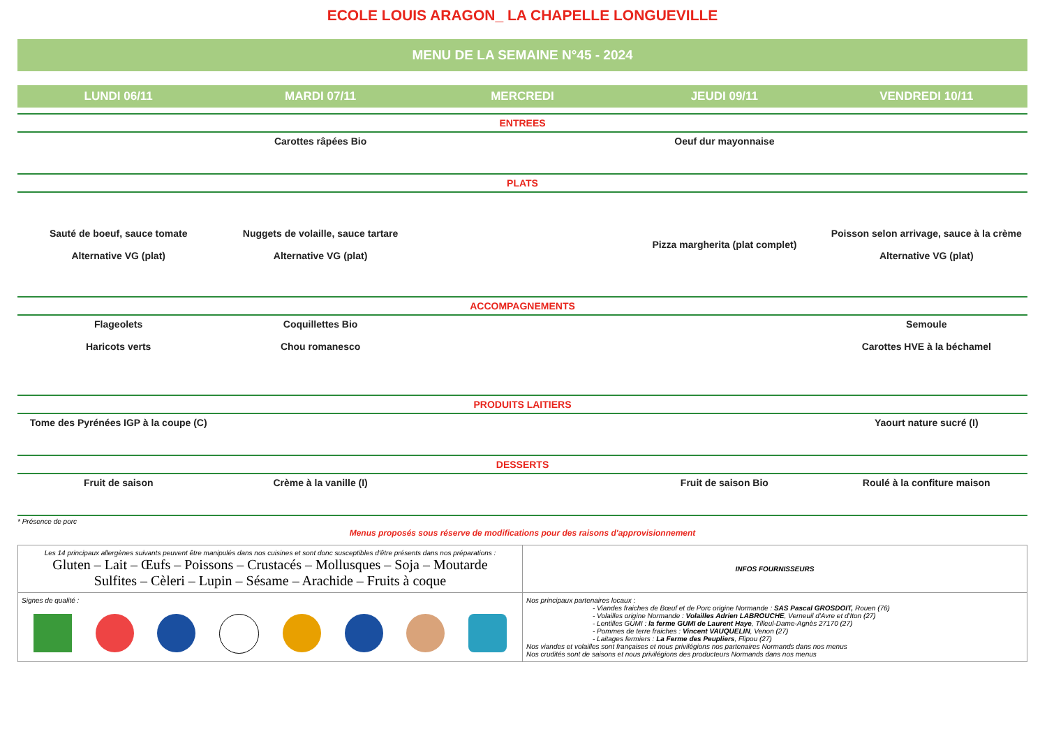ECOLE LOUIS ARAGON_ LA CHAPELLE LONGUEVILLE
MENU DE LA SEMAINE N°45 - 2024
| LUNDI 06/11 | MARDI 07/11 | MERCREDI | JEUDI 09/11 | VENDREDI 10/11 |
| --- | --- | --- | --- | --- |
| ENTREES | | | | |
| | Carottes râpées Bio | | Oeuf dur mayonnaise | |
| PLATS | | | | |
| Sauté de boeuf, sauce tomate Alternative VG (plat) | Nuggets de volaille, sauce tartare Alternative VG (plat) | | Pizza margherita (plat complet) | Poisson selon arrivage, sauce à la crème Alternative VG (plat) |
| ACCOMPAGNEMENTS | | | | |
| Flageolets Haricots verts | Coquillettes Bio Chou romanesco | | | Semoule Carottes HVE à la béchamel |
| PRODUITS LAITIERS | | | | |
| Tome des Pyrénées IGP à la coupe (C) | | | | Yaourt nature sucré (I) |
| DESSERTS | | | | |
| Fruit de saison | Crème à la vanille (I) | | Fruit de saison Bio | Roulé à la confiture maison |
* Présence de porc
Menus proposés sous réserve de modifications pour des raisons d'approvisionnement
| Les 14 principaux allergènes suivants peuvent être manipulés dans nos cuisines et sont donc susceptibles d'être présents dans nos préparations : Gluten – Lait – Œufs – Poissons – Crustacés – Mollusques – Soja – Moutarde Sulfites – Cèleri – Lupin – Sésame – Arachide – Fruits à coque | INFOS FOURNISSEURS |
| Signes de qualité : | Nos principaux partenaires locaux : - Viandes fraiches de Bœuf et de Porc origine Normande : SAS Pascal GROSDOIT, Rouen (76) - Volailles origine Normande : Volailles Adrien LABROUCHE , Verneuil d'Avre et d'Iton (27) - Lentilles GUMI : la ferme GUMI de Laurent Haye , Tilleul-Dame-Agnès 27170 (27) - Pommes de terre fraiches : Vincent VAUQUELIN , Venon (27) - Laitages fermiers : La Ferme des Peupliers , Flipou (27) Nos viandes et volailles sont françaises et nous privilégions nos partenaires Normands dans nos menus Nos crudités sont de saisons et nous privilégions des producteurs Normands dans nos menus |